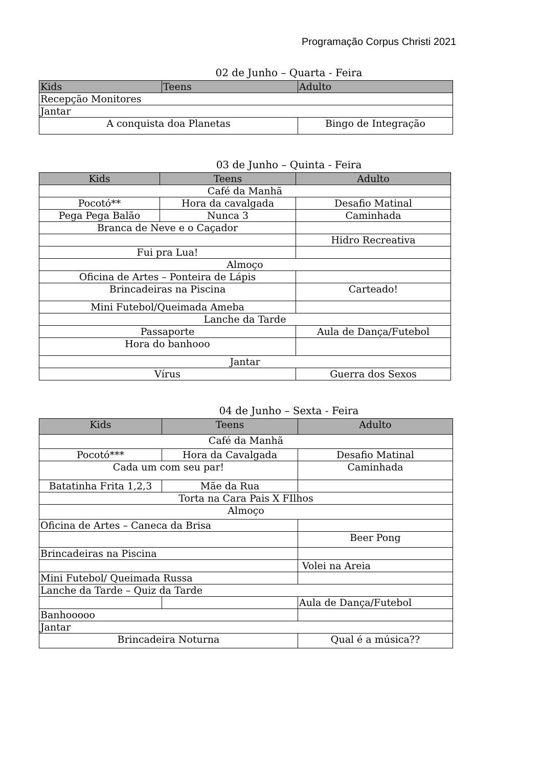Programação Corpus Christi 2021
02 de Junho – Quarta - Feira
| Kids | Teens | Adulto |
| --- | --- | --- |
| Recepção Monitores | | |
| Jantar | | |
| A conquista doa Planetas | | Bingo de Integração |
03 de Junho – Quinta - Feira
| Kids | Teens | Adulto |
| --- | --- | --- |
| Café da Manhã | | |
| Pocotó** | Hora da cavalgada | Desafio Matinal |
| Pega Pega Balão | Nunca 3 | Caminhada |
| Branca de Neve e o Caçador | | |
| | | Hidro Recreativa |
| Fui pra Lua! | | |
| Almoço | | |
| Oficina de Artes – Ponteira de Lápis | | |
| Brincadeiras na Piscina | | Carteado! |
| Mini Futebol/Queimada Ameba | | |
| Lanche da Tarde | | |
| Passaporte | | Aula de Dança/Futebol |
| Hora do banhooo | | |
| Jantar | | |
| Vírus | | Guerra dos Sexos |
04 de Junho – Sexta - Feira
| Kids | Teens | Adulto |
| --- | --- | --- |
| Café da Manhã | | |
| Pocotó*** | Hora da Cavalgada | Desafio Matinal |
| Cada um com seu par! | | Caminhada |
| Batatinha Frita 1,2,3 | Mãe da Rua | |
| Torta na Cara Pais X FIlhos | | |
| Almoço | | |
| Oficina de Artes – Caneca da Brisa | | |
| | | Beer Pong |
| Brincadeiras na Piscina | | |
| | | Volei na Areia |
| Mini Futebol/ Queimada Russa | | |
| Lanche da Tarde – Quiz da Tarde | | |
| | | Aula de Dança/Futebol |
| Banhooooo | | |
| Jantar | | |
| Brincadeira Noturna | | Qual é a música?? |